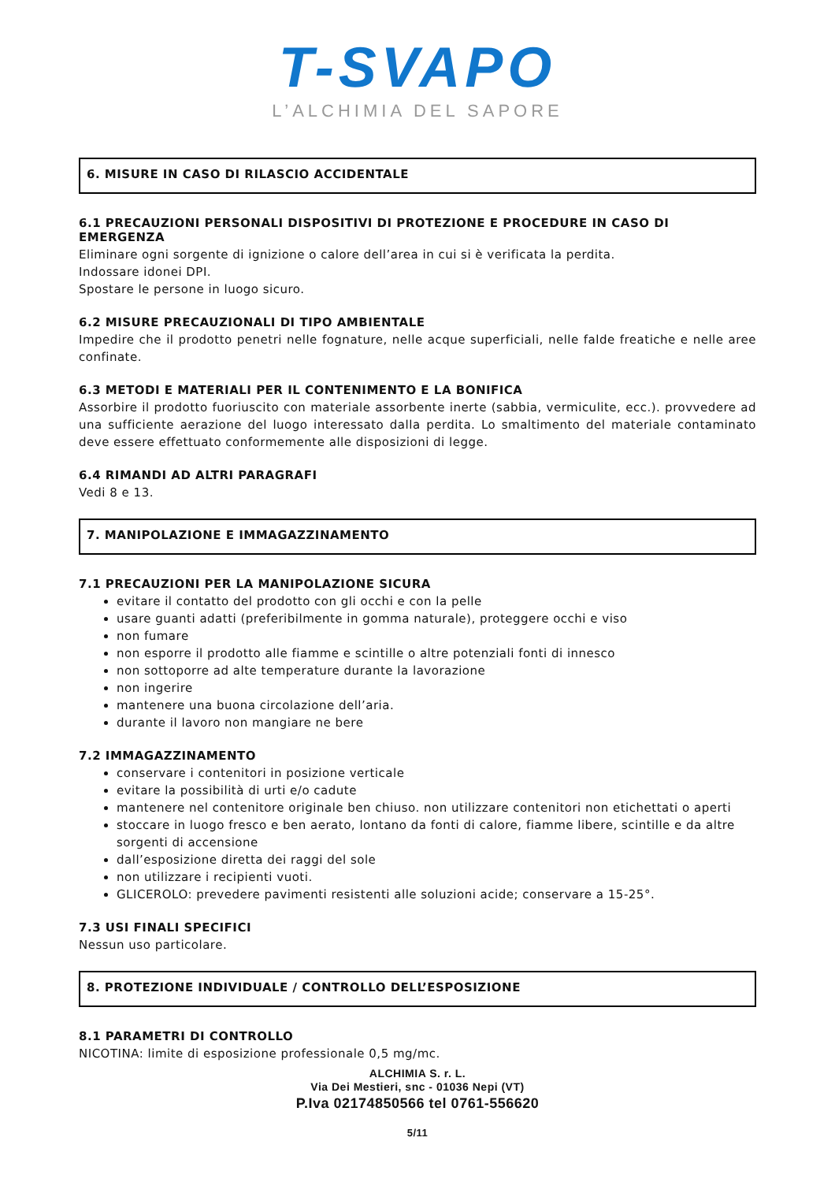T-SVAPO
L’ALCHIMIA DEL SAPORE
6. MISURE IN CASO DI RILASCIO ACCIDENTALE
6.1 PRECAUZIONI PERSONALI DISPOSITIVI DI PROTEZIONE E PROCEDURE IN CASO DI EMERGENZA
Eliminare ogni sorgente di ignizione o calore dell’area in cui si è verificata la perdita.
Indossare idonei DPI.
Spostare le persone in luogo sicuro.
6.2 MISURE PRECAUZIONALI DI TIPO AMBIENTALE
Impedire che il prodotto penetri nelle fognature, nelle acque superficiali, nelle falde freatiche e nelle aree confinate.
6.3 METODI E MATERIALI PER IL CONTENIMENTO E LA BONIFICA
Assorbire il prodotto fuoriuscito con materiale assorbente inerte (sabbia, vermiculite, ecc.). provvedere ad una sufficiente aerazione del luogo interessato dalla perdita. Lo smaltimento del materiale contaminato deve essere effettuato conformemente alle disposizioni di legge.
6.4 RIMANDI AD ALTRI PARAGRAFI
Vedi 8 e 13.
7. MANIPOLAZIONE E IMMAGAZZINAMENTO
7.1 PRECAUZIONI PER LA MANIPOLAZIONE SICURA
evitare il contatto del prodotto con gli occhi e con la pelle
usare guanti adatti (preferibilmente in gomma naturale), proteggere occhi e viso
non fumare
non esporre il prodotto alle fiamme e scintille o altre potenziali fonti di innesco
non sottoporre ad alte temperature durante la lavorazione
non ingerire
mantenere una buona circolazione dell’aria.
durante il lavoro non mangiare ne bere
7.2 IMMAGAZZINAMENTO
conservare i contenitori in posizione verticale
evitare la possibilità di urti e/o cadute
mantenere nel contenitore originale ben chiuso. non utilizzare contenitori non etichettati o aperti
stoccare in luogo fresco e ben aerato, lontano da fonti di calore, fiamme libere, scintille e da altre sorgenti di accensione
dall’esposizione diretta dei raggi del sole
non utilizzare i recipienti vuoti.
GLICEROLO: prevedere pavimenti resistenti alle soluzioni acide; conservare a 15-25°.
7.3 USI FINALI SPECIFICI
Nessun uso particolare.
8. PROTEZIONE INDIVIDUALE / CONTROLLO DELL’ESPOSIZIONE
8.1 PARAMETRI DI CONTROLLO
NICOTINA: limite di esposizione professionale 0,5 mg/mc.
ALCHIMIA S. r. L.
Via Dei Mestieri, snc - 01036 Nepi (VT)
P.Iva 02174850566 tel 0761-556620
5/11